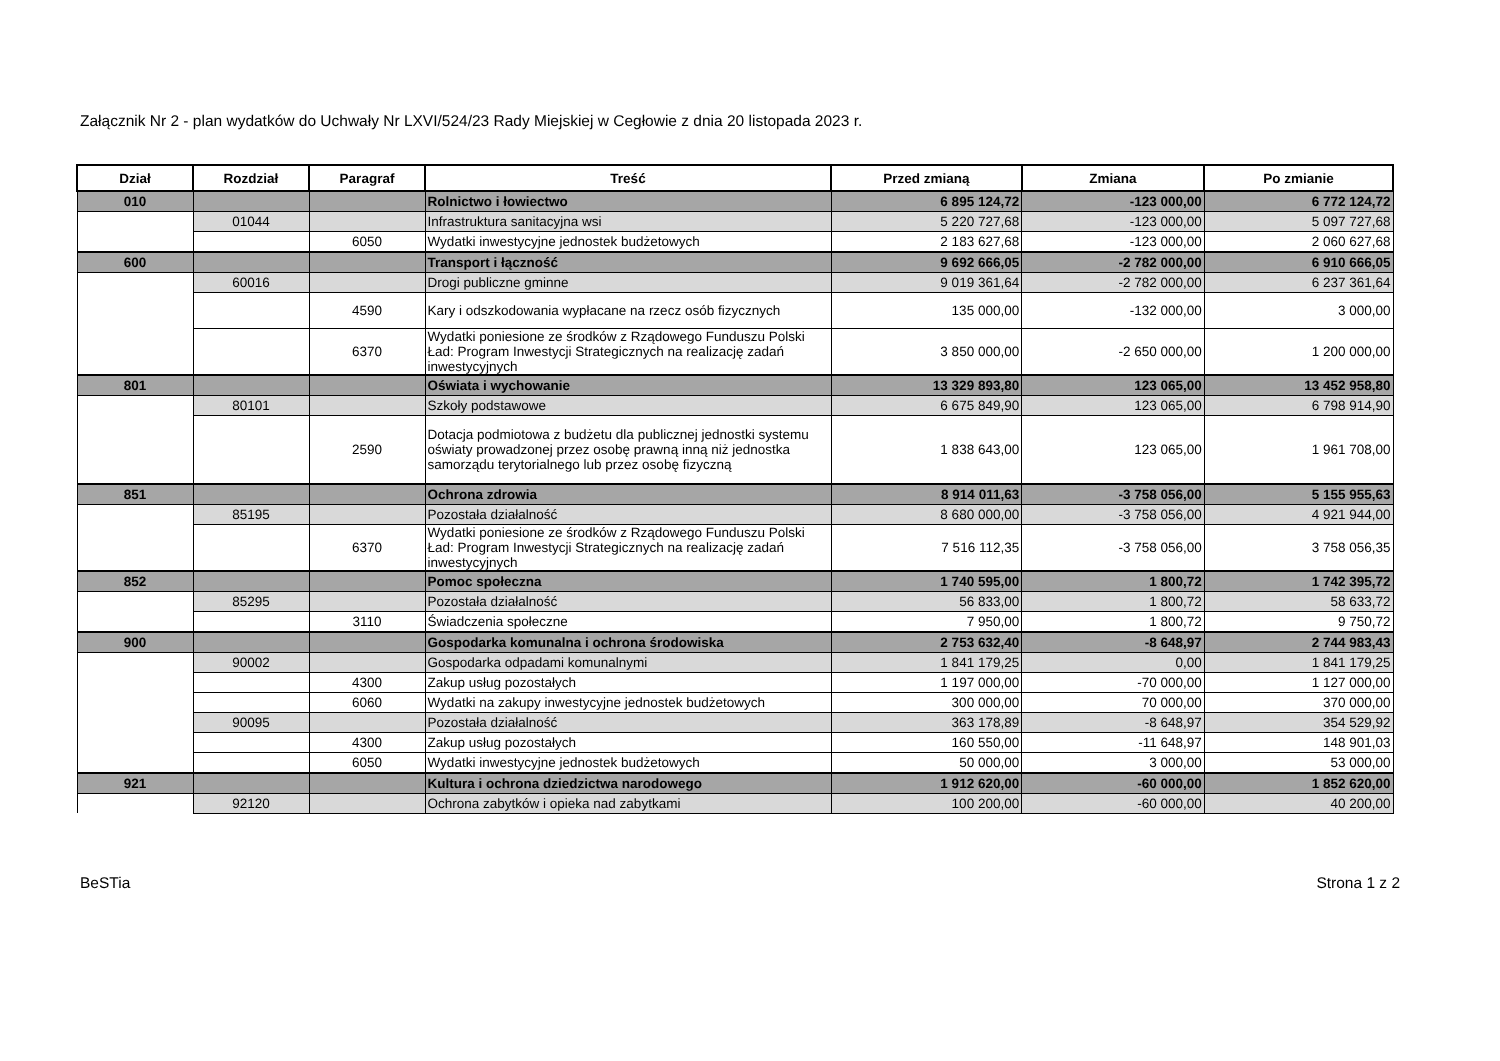Załącznik Nr 2 - plan wydatków do Uchwały Nr LXVI/524/23 Rady Miejskiej w Cegłowie z dnia 20 listopada 2023 r.
| Dział | Rozdział | Paragraf | Treść | Przed zmianą | Zmiana | Po zmianie |
| --- | --- | --- | --- | --- | --- | --- |
| 010 | | | Rolnictwo i łowiectwo | 6 895 124,72 | -123 000,00 | 6 772 124,72 |
| | 01044 | | Infrastruktura sanitacyjna wsi | 5 220 727,68 | -123 000,00 | 5 097 727,68 |
| | | 6050 | Wydatki inwestycyjne jednostek budżetowych | 2 183 627,68 | -123 000,00 | 2 060 627,68 |
| 600 | | | Transport i łączność | 9 692 666,05 | -2 782 000,00 | 6 910 666,05 |
| | 60016 | | Drogi publiczne gminne | 9 019 361,64 | -2 782 000,00 | 6 237 361,64 |
| | | 4590 | Kary i odszkodowania wypłacane na rzecz osób fizycznych | 135 000,00 | -132 000,00 | 3 000,00 |
| | | 6370 | Wydatki poniesione ze środków z Rządowego Funduszu Polski Ład: Program Inwestycji Strategicznych na realizację zadań inwestycyjnych | 3 850 000,00 | -2 650 000,00 | 1 200 000,00 |
| 801 | | | Oświata i wychowanie | 13 329 893,80 | 123 065,00 | 13 452 958,80 |
| | 80101 | | Szkoły podstawowe | 6 675 849,90 | 123 065,00 | 6 798 914,90 |
| | | 2590 | Dotacja podmiotowa z budżetu dla publicznej jednostki systemu oświaty prowadzonej przez osobę prawną inną niż jednostka samorządu terytorialnego lub przez osobę fizyczną | 1 838 643,00 | 123 065,00 | 1 961 708,00 |
| 851 | | | Ochrona zdrowia | 8 914 011,63 | -3 758 056,00 | 5 155 955,63 |
| | 85195 | | Pozostała działalność | 8 680 000,00 | -3 758 056,00 | 4 921 944,00 |
| | | 6370 | Wydatki poniesione ze środków z Rządowego Funduszu Polski Ład: Program Inwestycji Strategicznych na realizację zadań inwestycyjnych | 7 516 112,35 | -3 758 056,00 | 3 758 056,35 |
| 852 | | | Pomoc społeczna | 1 740 595,00 | 1 800,72 | 1 742 395,72 |
| | 85295 | | Pozostała działalność | 56 833,00 | 1 800,72 | 58 633,72 |
| | | 3110 | Świadczenia społeczne | 7 950,00 | 1 800,72 | 9 750,72 |
| 900 | | | Gospodarka komunalna i ochrona środowiska | 2 753 632,40 | -8 648,97 | 2 744 983,43 |
| | 90002 | | Gospodarka odpadami komunalnymi | 1 841 179,25 | 0,00 | 1 841 179,25 |
| | | 4300 | Zakup usług pozostałych | 1 197 000,00 | -70 000,00 | 1 127 000,00 |
| | | 6060 | Wydatki na zakupy inwestycyjne jednostek budżetowych | 300 000,00 | 70 000,00 | 370 000,00 |
| | 90095 | | Pozostała działalność | 363 178,89 | -8 648,97 | 354 529,92 |
| | | 4300 | Zakup usług pozostałych | 160 550,00 | -11 648,97 | 148 901,03 |
| | | 6050 | Wydatki inwestycyjne jednostek budżetowych | 50 000,00 | 3 000,00 | 53 000,00 |
| 921 | | | Kultura i ochrona dziedzictwa narodowego | 1 912 620,00 | -60 000,00 | 1 852 620,00 |
| | 92120 | | Ochrona zabytków i opieka nad zabytkami | 100 200,00 | -60 000,00 | 40 200,00 |
BeSTia Strona 1 z 2